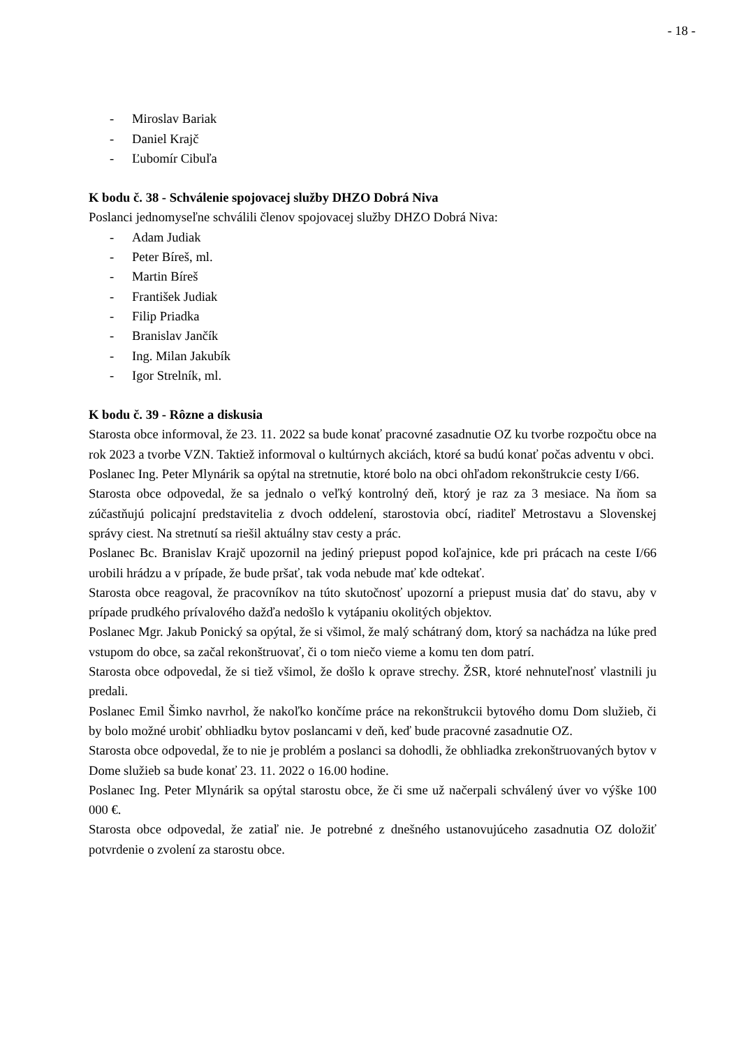- 18 -
- Miroslav Bariak
- Daniel Krajč
- Ľubomír Cibuľa
K bodu č. 38 - Schválenie spojovacej služby DHZO Dobrá Niva
Poslanci jednomyseľne schválili členov spojovacej služby DHZO Dobrá Niva:
- Adam Judiak
- Peter Bíreš, ml.
- Martin Bíreš
- František Judiak
- Filip Priadka
- Branislav Jančík
- Ing. Milan Jakubík
- Igor Strelník, ml.
K bodu č. 39 - Rôzne a diskusia
Starosta obce informoval, že 23. 11. 2022 sa bude konať pracovné zasadnutie OZ ku tvorbe rozpočtu obce na rok 2023 a tvorbe VZN. Taktiež informoval o kultúrnych akciách, ktoré sa budú konať počas adventu v obci.
Poslanec Ing. Peter Mlynárik sa opýtal na stretnutie, ktoré bolo na obci ohľadom rekonštrukcie cesty I/66.
Starosta obce odpovedal, že sa jednalo o veľký kontrolný deň, ktorý je raz za 3 mesiace. Na ňom sa zúčastňujú policajní predstavitelia z dvoch oddelení, starostovia obcí, riaditeľ Metrostavu a Slovenskej správy ciest. Na stretnutí sa riešil aktuálny stav cesty a prác.
Poslanec Bc. Branislav Krajč upozornil na jediný priepust popod koľajnice, kde pri prácach na ceste I/66 urobili hrádzu a v prípade, že bude pršať, tak voda nebude mať kde odtekať.
Starosta obce reagoval, že pracovníkov na túto skutočnosť upozorní a priepust musia dať do stavu, aby v prípade prudkého prívalového dažďa nedošlo k vytápaniu okolitých objektov.
Poslanec Mgr. Jakub Ponický sa opýtal, že si všimol, že malý schátraný dom, ktorý sa nachádza na lúke pred vstupom do obce, sa začal rekonštruovať, či o tom niečo vieme a komu ten dom patrí.
Starosta obce odpovedal, že si tiež všimol, že došlo k oprave strechy. ŽSR, ktoré nehnuteľnosť vlastnili ju predali.
Poslanec Emil Šimko navrhol, že nakoľko končíme práce na rekonštrukcii bytového domu Dom služieb, či by bolo možné urobiť obhliadku bytov poslancami v deň, keď bude pracovné zasadnutie OZ.
Starosta obce odpovedal, že to nie je problém a poslanci sa dohodli, že obhliadka zrekonštruovaných bytov v Dome služieb sa bude konať 23. 11. 2022 o 16.00 hodine.
Poslanec Ing. Peter Mlynárik sa opýtal starostu obce, že či sme už načerpali schválený úver vo výške 100 000 €.
Starosta obce odpovedal, že zatiaľ nie. Je potrebné z dnešného ustanovujúceho zasadnutia OZ doložiť potvrdenie o zvolení za starostu obce.